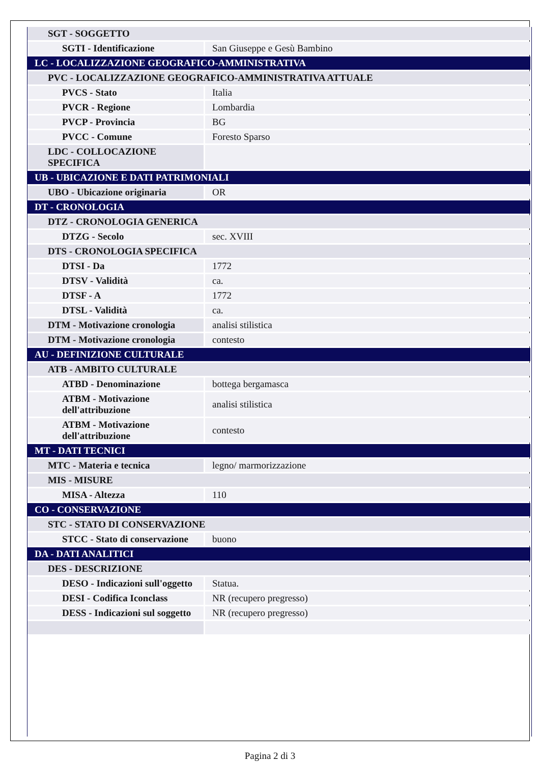| SGT - SOGGETTO | |
| SGTI - Identificazione | San Giuseppe e Gesù Bambino |
| LC - LOCALIZZAZIONE GEOGRAFICO-AMMINISTRATIVA | |
| PVC - LOCALIZZAZIONE GEOGRAFICO-AMMINISTRATIVA ATTUALE | |
| PVCS - Stato | Italia |
| PVCR - Regione | Lombardia |
| PVCP - Provincia | BG |
| PVCC - Comune | Foresto Sparso |
| LDC - COLLOCAZIONE SPECIFICA | |
| UB - UBICAZIONE E DATI PATRIMONIALI | |
| UBO - Ubicazione originaria | OR |
| DT - CRONOLOGIA | |
| DTZ - CRONOLOGIA GENERICA | |
| DTZG - Secolo | sec. XVIII |
| DTS - CRONOLOGIA SPECIFICA | |
| DTSI - Da | 1772 |
| DTSV - Validità | ca. |
| DTSF - A | 1772 |
| DTSL - Validità | ca. |
| DTM - Motivazione cronologia | analisi stilistica |
| DTM - Motivazione cronologia | contesto |
| AU - DEFINIZIONE CULTURALE | |
| ATB - AMBITO CULTURALE | |
| ATBD - Denominazione | bottega bergamasca |
| ATBM - Motivazione dell'attribuzione | analisi stilistica |
| ATBM - Motivazione dell'attribuzione | contesto |
| MT - DATI TECNICI | |
| MTC - Materia e tecnica | legno/ marmorizzazione |
| MIS - MISURE | |
| MISA - Altezza | 110 |
| CO - CONSERVAZIONE | |
| STC - STATO DI CONSERVAZIONE | |
| STCC - Stato di conservazione | buono |
| DA - DATI ANALITICI | |
| DES - DESCRIZIONE | |
| DESO - Indicazioni sull'oggetto | Statua. |
| DESI - Codifica Iconclass | NR (recupero pregresso) |
| DESS - Indicazioni sul soggetto | NR (recupero pregresso) |
Pagina 2 di 3